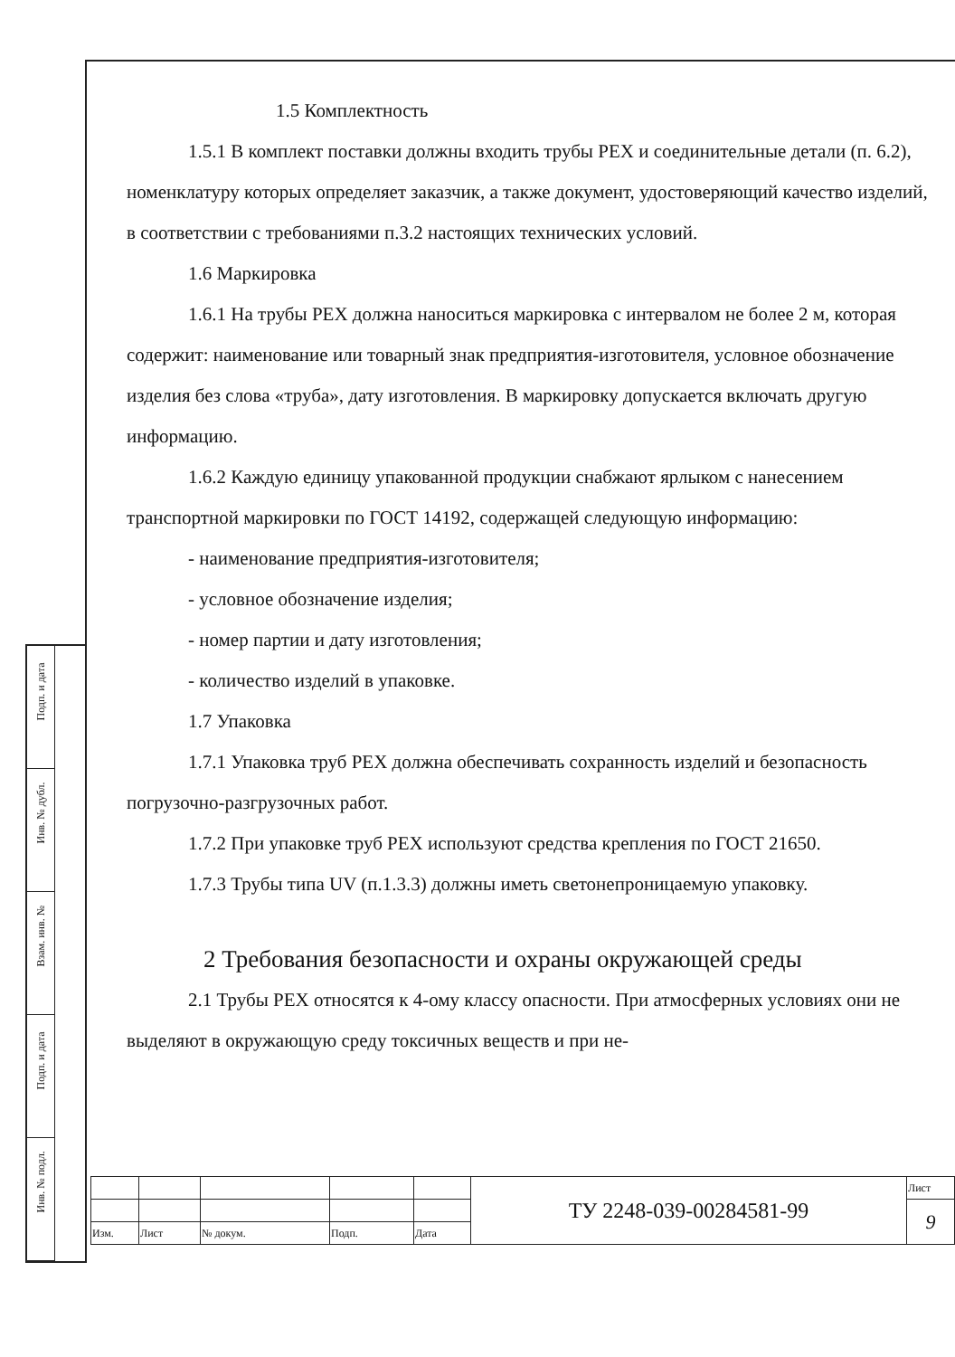Подп. и дата
Инв. № дубл.
Взам. инв. №
Подп. и дата
Инв. № подл.
1.5 Комплектность
1.5.1 В комплект поставки должны входить трубы РЕХ и соединительные детали (п. 6.2), номенклатуру которых определяет заказчик, а также документ, удостоверяющий качество изделий, в соответствии с требованиями п.3.2 настоящих технических условий.
1.6 Маркировка
1.6.1 На трубы РЕХ должна наноситься маркировка с интервалом не более 2 м, которая содержит: наименование или товарный знак предприятия-изготовителя, условное обозначение изделия без слова «труба», дату изготовления. В маркировку допускается включать другую информацию.
1.6.2 Каждую единицу упакованной продукции снабжают ярлыком с нанесением транспортной маркировки по ГОСТ 14192, содержащей следующую информацию:
- наименование предприятия-изготовителя;
- условное обозначение изделия;
- номер партии и дату изготовления;
- количество изделий в упаковке.
1.7 Упаковка
1.7.1 Упаковка труб РЕХ должна обеспечивать сохранность изделий и безопасность погрузочно-разгрузочных работ.
1.7.2 При упаковке труб РЕХ используют средства крепления по ГОСТ 21650.
1.7.3 Трубы типа UV (п.1.3.3) должны иметь светонепроницаемую упаковку.
2 Требования безопасности и охраны окружающей среды
2.1 Трубы РЕХ относятся к 4-ому классу опасности. При атмосферных условиях они не выделяют в окружающую среду токсичных веществ и при не-
| | | | | | ТУ 2248-039-00284581-99 | Лист |
| | | | | | | 9 |
| Изм. | Лист | № докум. | Подп. | Дата | | |